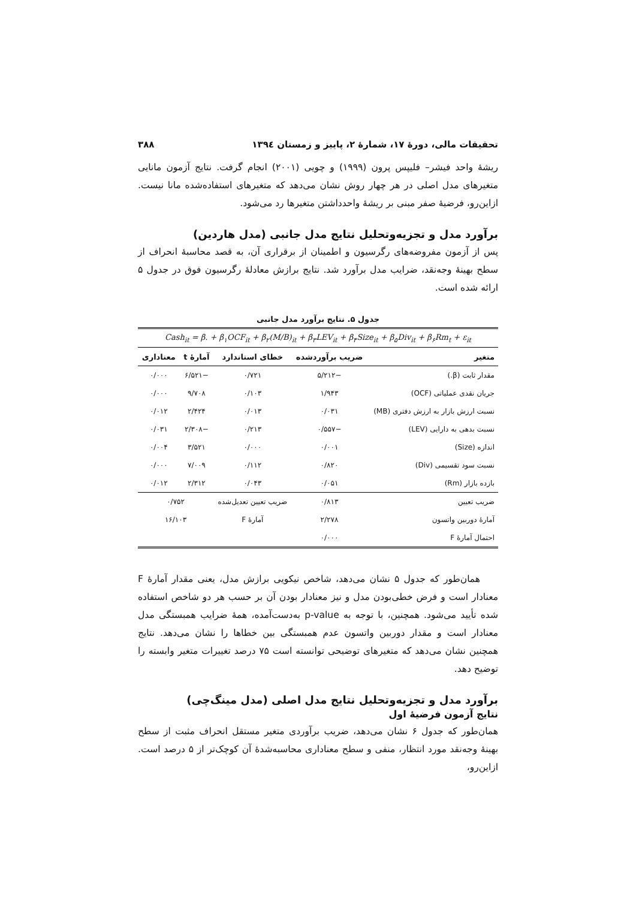تحقیقات مالی، دورهٔ ۱۷، شمارهٔ ۲، پاییز و زمستان ۱۳۹٤ ۳۸۸
ریشهٔ واحد فیشر– فلیپس پرون (۱۹۹۹) و چویی (۲۰۰۱) انجام گرفت. نتایج آزمون مانایی متغیرهای مدل اصلی در هر چهار روش نشان می‌دهد که متغیرهای استفاده‌شده مانا نیست. ازاین‌رو، فرضیهٔ صفر مبنی بر ریشهٔ واحدداشتن متغیرها رد می‌شود.
برآورد مدل و تجزیه‌وتحلیل نتایج مدل جانبی (مدل هاردین)
پس از آزمون مفروضه‌های رگرسیون و اطمینان از برقراری آن، به قصد محاسبهٔ انحراف از سطح بهینهٔ وجه‌نقد، ضرایب مدل برآورد شد. نتایج برازش معادلهٔ رگرسیون فوق در جدول ۵ ارائه شده است.
جدول ۵. نتایج برآورد مدل جانبی
| Cash<sub>it</sub> = β. + β<sub>۱</sub>OCF<sub>it</sub> + β<sub>۲</sub>(M/B)<sub>it</sub> + β<sub>۳</sub>LEV<sub>it</sub> + β<sub>۴</sub>Size<sub>it</sub> + β<sub>۵</sub>Div<sub>it</sub> + β<sub>۶</sub>Rm<sub>t</sub> + ε<sub>it</sub> | | | | |
| متغیر | ضریب برآوردشده | خطای استاندارد | آمارهٔ t | معناداری |
| مقدار ثابت (β.) | −۵/۲۱۲ | ۰/۷۲۱ | −۶/۵۲۱ | ۰/۰۰۰ |
| جریان نقدی عملیاتی (OCF) | ۱/۹۴۳ | ۰/۱۰۳ | ۹/۷۰۸ | ۰/۰۰۰ |
| نسبت ارزش بازار به ارزش دفتری (MB) | ۰/۰۳۱ | ۰/۰۱۳ | ۲/۴۲۴ | ۰/۰۱۲ |
| نسبت بدهی به دارایی (LEV) | −۰/۵۵۷ | ۰/۲۱۳ | −۲/۳۰۸ | ۰/۰۳۱ |
| اندازه (Size) | ۰/۰۰۱ | ۰/۰۰۰ | ۳/۵۲۱ | ۰/۰۰۴ |
| نسبت سود تقسیمی (Div) | ۰/۸۲۰ | ۰/۱۱۲ | ۷/۰۰۹ | ۰/۰۰۰ |
| بازده بازار (Rm) | ۰/۰۵۱ | ۰/۰۴۳ | ۲/۳۱۲ | ۰/۰۱۲ |
| ضریب تعیین | ۰/۸۱۳ | ضریب تعیین تعدیل‌شده | ۰/۷۵۲ | |
| آمارهٔ دوربین واتسون | ۲/۲۷۸ | آمارهٔ F | ۱۶/۱۰۳ | |
| احتمال آمارهٔ F | ۰/۰۰۰ | | | |
همان‌طور که جدول ۵ نشان می‌دهد، شاخص نیکویی برازش مدل، یعنی مقدار آمارهٔ F معنادار است و فرض خطی‌بودن مدل و نیز معنادار بودن آن بر حسب هر دو شاخص استفاده شده تأیید می‌شود. همچنین، با توجه به p-value به‌دست‌آمده، همهٔ ضرایب همبستگی مدل معنادار است و مقدار دوربین واتسون عدم همبستگی بین خطاها را نشان می‌دهد. نتایج همچنین نشان می‌دهد که متغیرهای توضیحی توانسته است ۷۵ درصد تغییرات متغیر وابسته را توضیح دهد.
برآورد مدل و تجزیه‌وتحلیل نتایج مدل اصلی (مدل مینگ‌چی)
نتایج آزمون فرضیهٔ اول
همان‌طور که جدول ۶ نشان می‌دهد، ضریب برآوردی متغیر مستقل انحراف مثبت از سطح بهینهٔ وجه‌نقد مورد انتظار، منفی و سطح معناداری محاسبه‌شدهٔ آن کوچک‌تر از ۵ درصد است. ازاین‌رو،